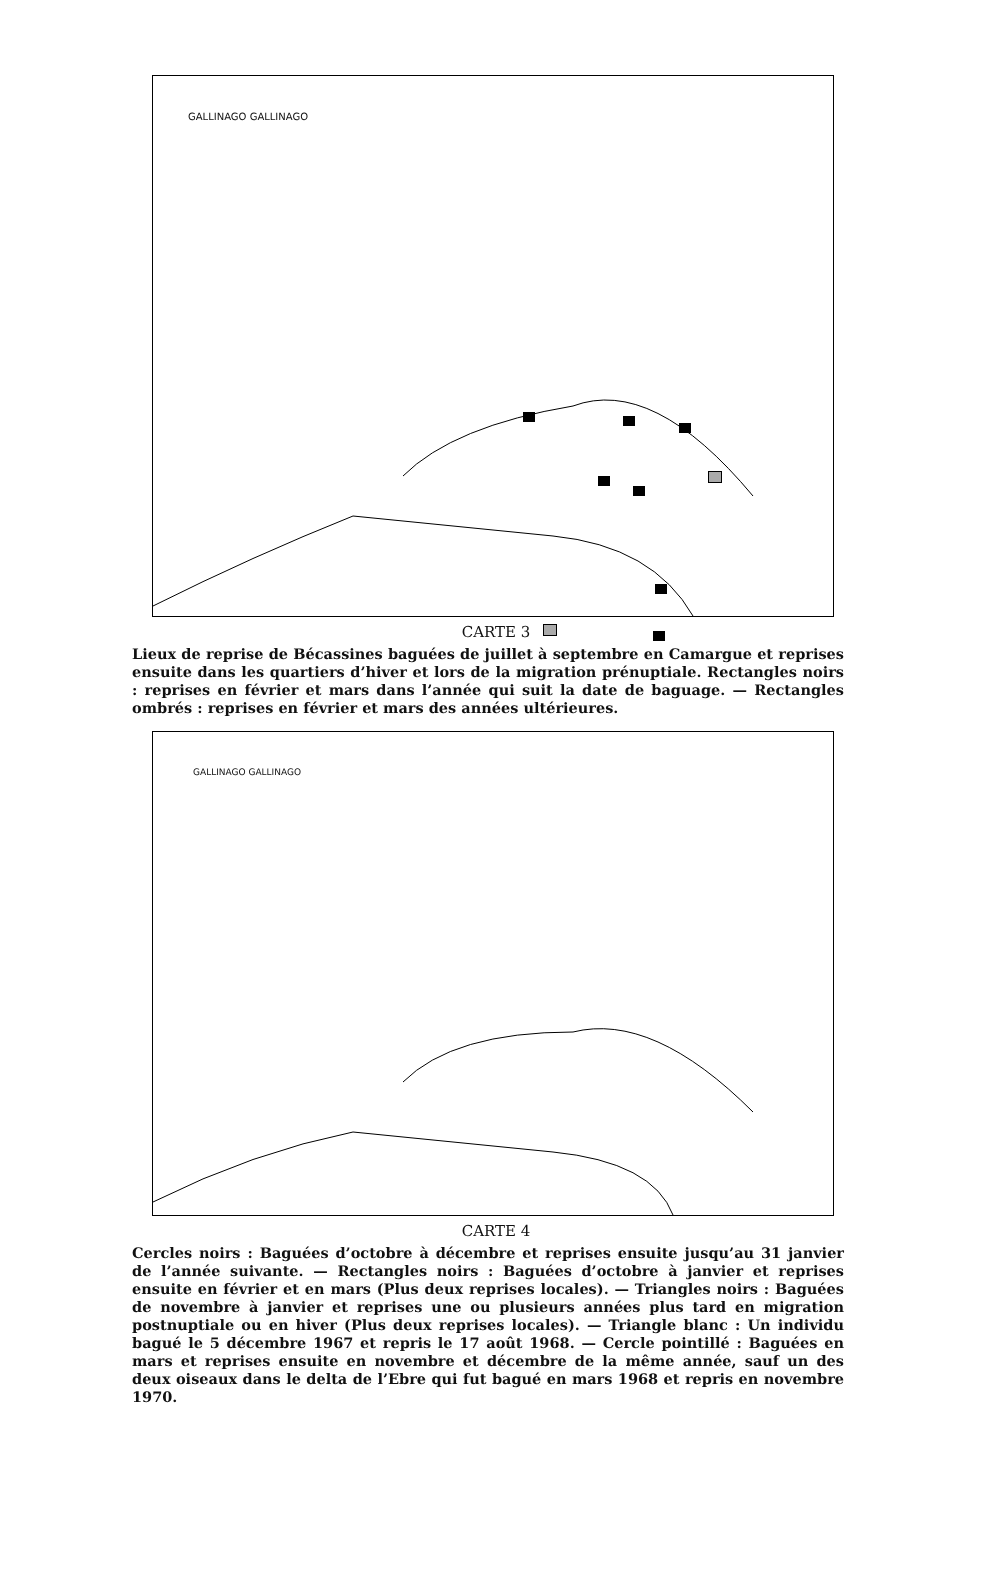GALLINAGO GALLINAGO
CARTE 3
Lieux de reprise de Bécassines baguées de juillet à septembre en Camargue et reprises ensuite dans les quartiers d’hiver et lors de la migration prénuptiale. Rectangles noirs : reprises en février et mars dans l’année qui suit la date de baguage. — Rectangles ombrés : reprises en février et mars des années ultérieures.
GALLINAGO GALLINAGO
CARTE 4
Cercles noirs : Baguées d’octobre à décembre et reprises ensuite jusqu’au 31 janvier de l’année suivante. — Rectangles noirs : Baguées d’octobre à janvier et reprises ensuite en février et en mars (Plus deux reprises locales). — Triangles noirs : Baguées de novembre à janvier et reprises une ou plusieurs années plus tard en migration postnuptiale ou en hiver (Plus deux reprises locales). — Triangle blanc : Un individu bagué le 5 décembre 1967 et repris le 17 août 1968. — Cercle pointillé : Baguées en mars et reprises ensuite en novembre et décembre de la même année, sauf un des deux oiseaux dans le delta de l’Ebre qui fut bagué en mars 1968 et repris en novembre 1970.